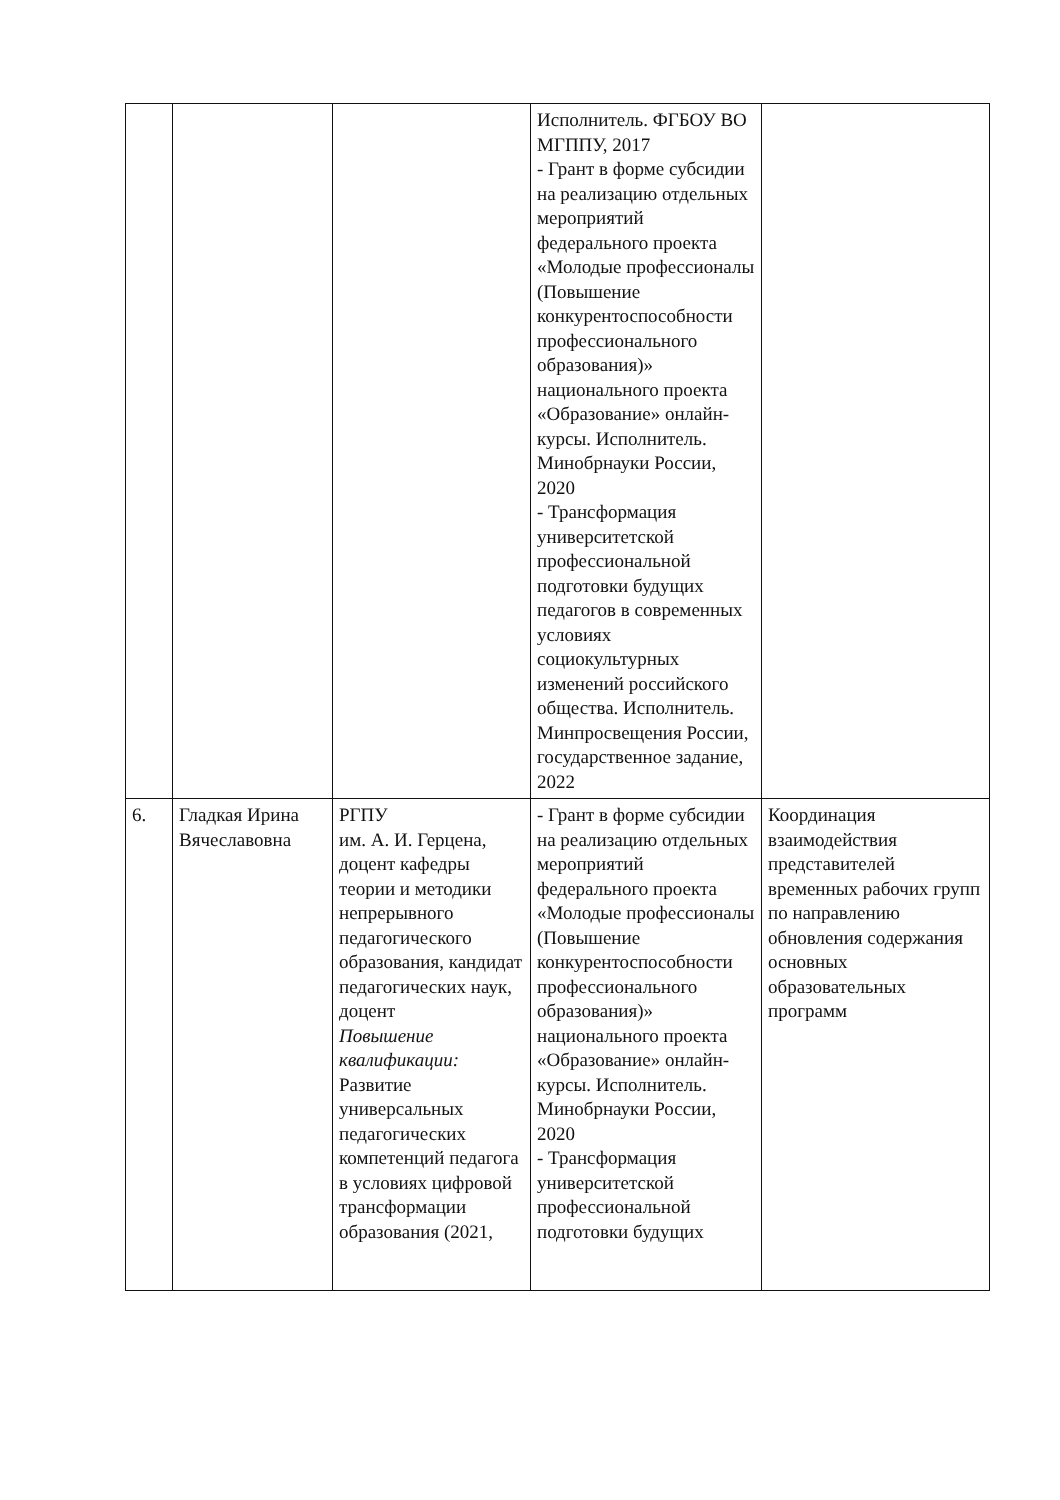| | | | Исполнитель. ФГБОУ ВО МГППУ, 2017 - Грант в форме субсидии на реализацию отдельных мероприятий федерального проекта «Молодые профессионалы (Повышение конкурентоспособности профессионального образования)» национального проекта «Образование» онлайн-курсы. Исполнитель. Минобрнауки России, 2020 - Трансформация университетской профессиональной подготовки будущих педагогов в современных условиях социокультурных изменений российского общества. Исполнитель. Минпросвещения России, государственное задание, 2022 | |
| 6. | Гладкая Ирина Вячеславовна | РГПУ им. А. И. Герцена, доцент кафедры теории и методики непрерывного педагогического образования, кандидат педагогических наук, доцент Повышение квалификации: Развитие универсальных педагогических компетенций педагога в условиях цифровой трансформации образования (2021, | - Грант в форме субсидии на реализацию отдельных мероприятий федерального проекта «Молодые профессионалы (Повышение конкурентоспособности профессионального образования)» национального проекта «Образование» онлайн-курсы. Исполнитель. Минобрнауки России, 2020 - Трансформация университетской профессиональной подготовки будущих | Координация взаимодействия представителей временных рабочих групп по направлению обновления содержания основных образовательных программ |